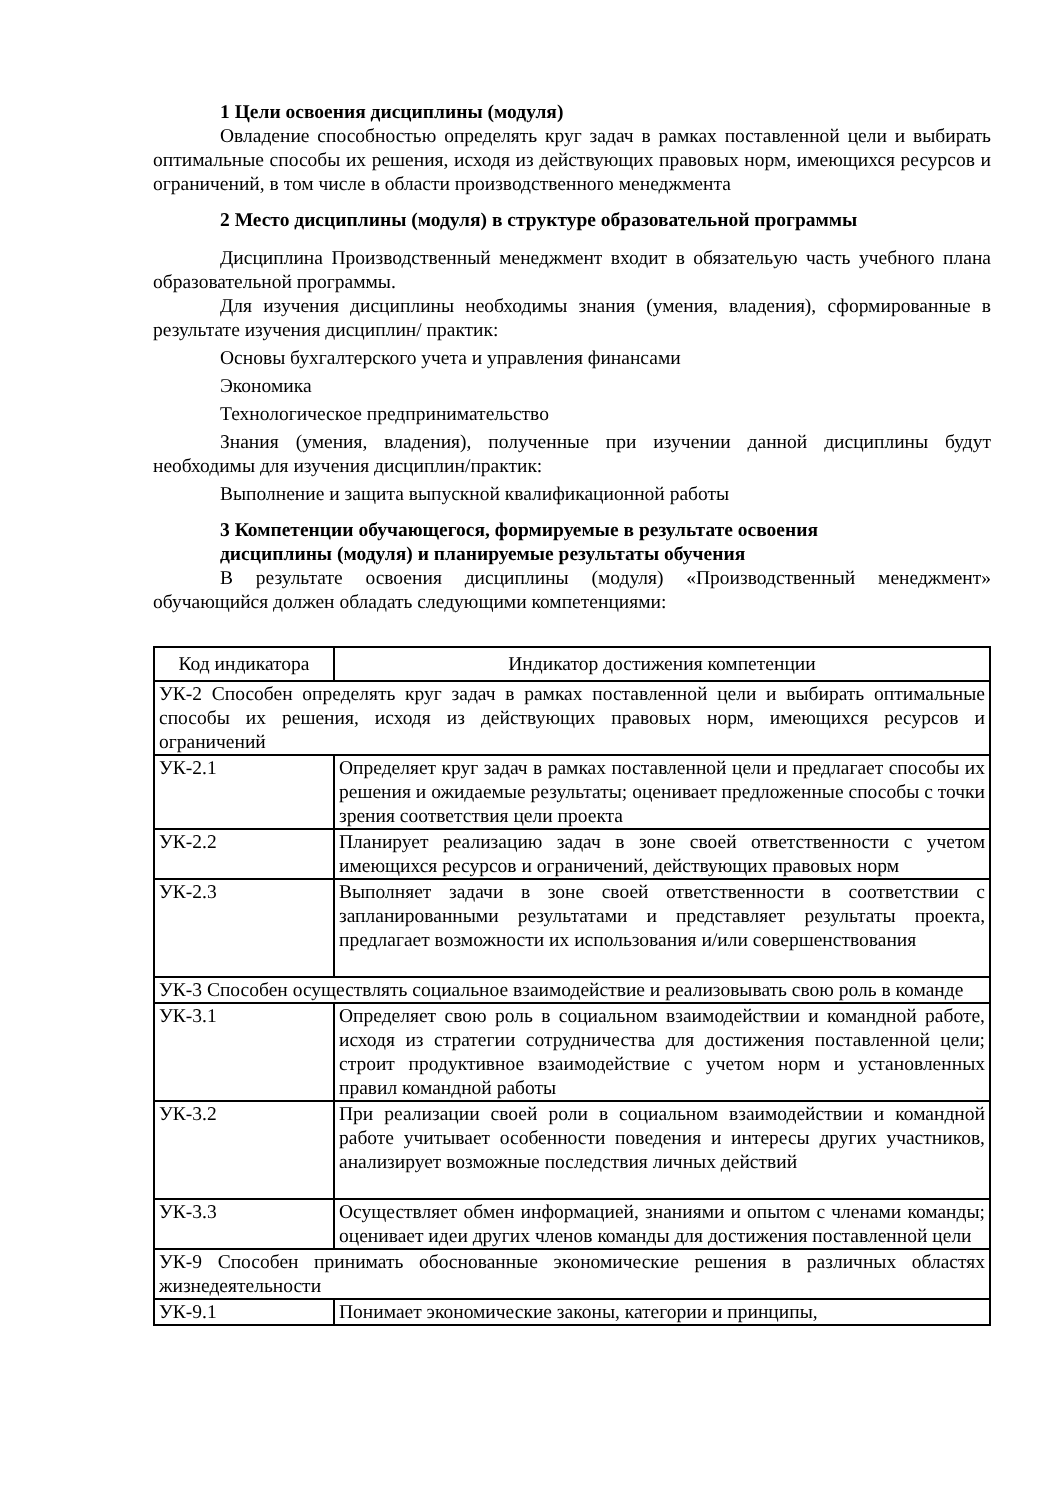1 Цели освоения дисциплины (модуля)
Овладение способностью определять круг задач в рамках поставленной цели и выбирать оптимальные способы их решения, исходя из действующих правовых норм, имеющихся ресурсов и ограничений, в том числе в области производственного менеджмента
2 Место дисциплины (модуля) в структуре образовательной программы
Дисциплина Производственный менеджмент входит в обязательую часть учебного плана образовательной программы.
Для изучения дисциплины необходимы знания (умения, владения), сформированные в результате изучения дисциплин/ практик:
Основы бухгалтерского учета и управления финансами
Экономика
Технологическое предпринимательство
Знания (умения, владения), полученные при изучении данной дисциплины будут необходимы для изучения дисциплин/практик:
Выполнение и защита выпускной квалификационной работы
3 Компетенции обучающегося, формируемые в результате освоения
дисциплины (модуля) и планируемые результаты обучения
В результате освоения дисциплины (модуля) «Производственный менеджмент» обучающийся должен обладать следующими компетенциями:
| Код индикатора | Индикатор достижения компетенции |
| УК-2 Способен определять круг задач в рамках поставленной цели и выбирать оптимальные способы их решения, исходя из действующих правовых норм, имеющихся ресурсов и ограничений | |
| УК-2.1 | Определяет круг задач в рамках поставленной цели и предлагает способы их решения и ожидаемые результаты; оценивает предложенные способы с точки зрения соответствия цели проекта |
| УК-2.2 | Планирует реализацию задач в зоне своей ответственности с учетом имеющихся ресурсов и ограничений, действующих правовых норм |
| УК-2.3 | Выполняет задачи в зоне своей ответственности в соответствии с запланированными результатами и представляет результаты проекта, предлагает возможности их использования и/или совершенствования |
| УК-3 Способен осуществлять социальное взаимодействие и реализовывать свою роль в команде | |
| УК-3.1 | Определяет свою роль в социальном взаимодействии и командной работе, исходя из стратегии сотрудничества для достижения поставленной цели; строит продуктивное взаимодействие с учетом норм и установленных правил командной работы |
| УК-3.2 | При реализации своей роли в социальном взаимодействии и командной работе учитывает особенности поведения и интересы других участников, анализирует возможные последствия личных действий |
| УК-3.3 | Осуществляет обмен информацией, знаниями и опытом с членами команды; оценивает идеи других членов команды для достижения поставленной цели |
| УК-9 Способен принимать обоснованные экономические решения в различных областях жизнедеятельности | |
| УК-9.1 | Понимает экономические законы, категории и принципы, |